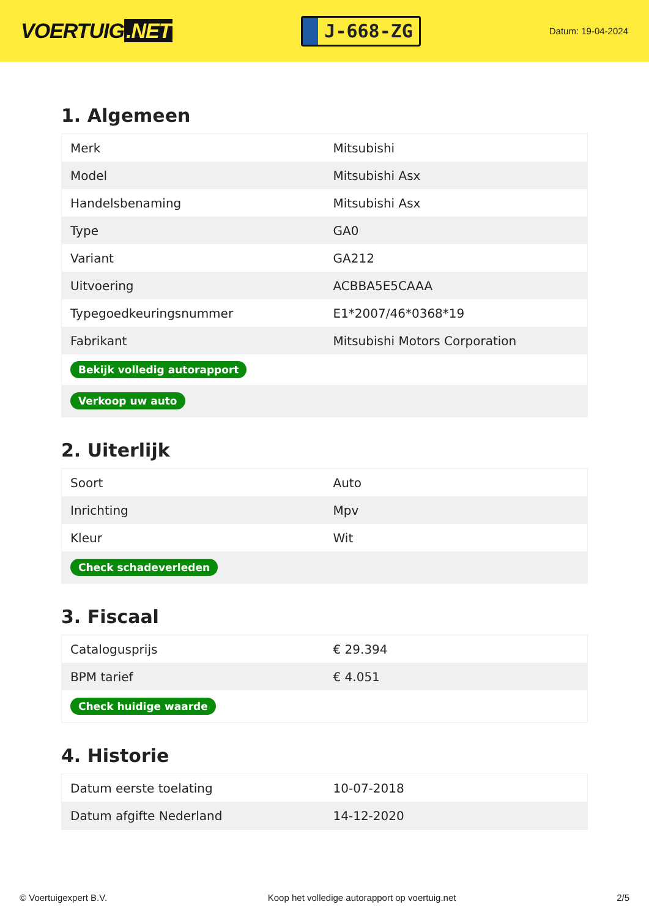VOERTUIG.NET
J-668-ZG
Datum: 19-04-2024
1. Algemeen
| Merk | Mitsubishi |
| Model | Mitsubishi Asx |
| Handelsbenaming | Mitsubishi Asx |
| Type | GA0 |
| Variant | GA212 |
| Uitvoering | ACBBA5E5CAAA |
| Typegoedkeuringsnummer | E1*2007/46*0368*19 |
| Fabrikant | Mitsubishi Motors Corporation |
| Bekijk volledig autorapport | |
| Verkoop uw auto | |
2. Uiterlijk
| Soort | Auto |
| Inrichting | Mpv |
| Kleur | Wit |
| Check schadeverleden | |
3. Fiscaal
| Catalogusprijs | € 29.394 |
| BPM tarief | € 4.051 |
| Check huidige waarde | |
4. Historie
| Datum eerste toelating | 10-07-2018 |
| Datum afgifte Nederland | 14-12-2020 |
© Voertuigexpert B.V. Koop het volledige autorapport op voertuig.net 2/5